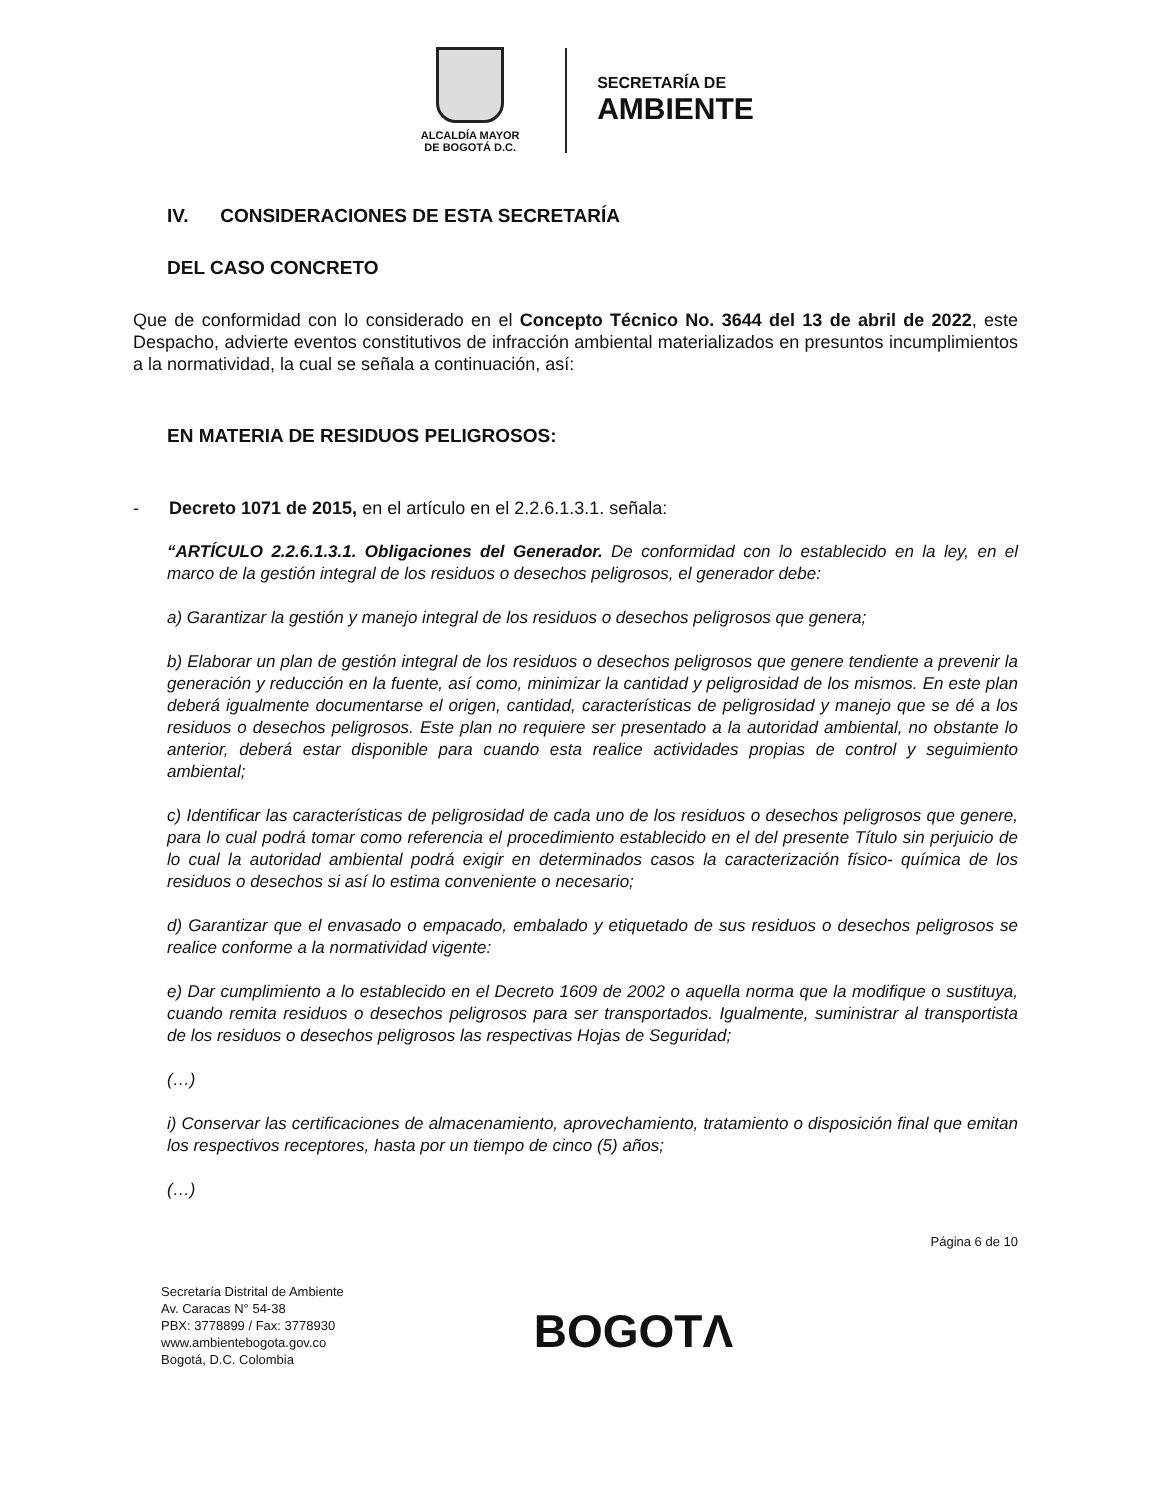ALCALDÍA MAYOR
DE BOGOTÁ D.C.
SECRETARÍA DE
AMBIENTE
IV. CONSIDERACIONES DE ESTA SECRETARÍA
DEL CASO CONCRETO
Que de conformidad con lo considerado en el Concepto Técnico No. 3644 del 13 de abril de 2022, este Despacho, advierte eventos constitutivos de infracción ambiental materializados en presuntos incumplimientos a la normatividad, la cual se señala a continuación, así:
EN MATERIA DE RESIDUOS PELIGROSOS:
- Decreto 1071 de 2015, en el artículo en el 2.2.6.1.3.1. señala:
“ARTÍCULO 2.2.6.1.3.1. Obligaciones del Generador. De conformidad con lo establecido en la ley, en el marco de la gestión integral de los residuos o desechos peligrosos, el generador debe:
a) Garantizar la gestión y manejo integral de los residuos o desechos peligrosos que genera;
b) Elaborar un plan de gestión integral de los residuos o desechos peligrosos que genere tendiente a prevenir la generación y reducción en la fuente, así como, minimizar la cantidad y peligrosidad de los mismos. En este plan deberá igualmente documentarse el origen, cantidad, características de peligrosidad y manejo que se dé a los residuos o desechos peligrosos. Este plan no requiere ser presentado a la autoridad ambiental, no obstante lo anterior, deberá estar disponible para cuando esta realice actividades propias de control y seguimiento ambiental;
c) Identificar las características de peligrosidad de cada uno de los residuos o desechos peligrosos que genere, para lo cual podrá tomar como referencia el procedimiento establecido en el del presente Título sin perjuicio de lo cual la autoridad ambiental podrá exigir en determinados casos la caracterización físico- química de los residuos o desechos si así lo estima conveniente o necesario;
d) Garantizar que el envasado o empacado, embalado y etiquetado de sus residuos o desechos peligrosos se realice conforme a la normatividad vigente:
e) Dar cumplimiento a lo establecido en el Decreto 1609 de 2002 o aquella norma que la modifique o sustituya, cuando remita residuos o desechos peligrosos para ser transportados. Igualmente, suministrar al transportista de los residuos o desechos peligrosos las respectivas Hojas de Seguridad;
(…)
i) Conservar las certificaciones de almacenamiento, aprovechamiento, tratamiento o disposición final que emitan los respectivos receptores, hasta por un tiempo de cinco (5) años;
(…)
Página 6 de 10
Secretaría Distrital de Ambiente
Av. Caracas N° 54-38
PBX: 3778899 / Fax: 3778930
www.ambientebogota.gov.co
Bogotá, D.C. Colombia
BOGOTΛ